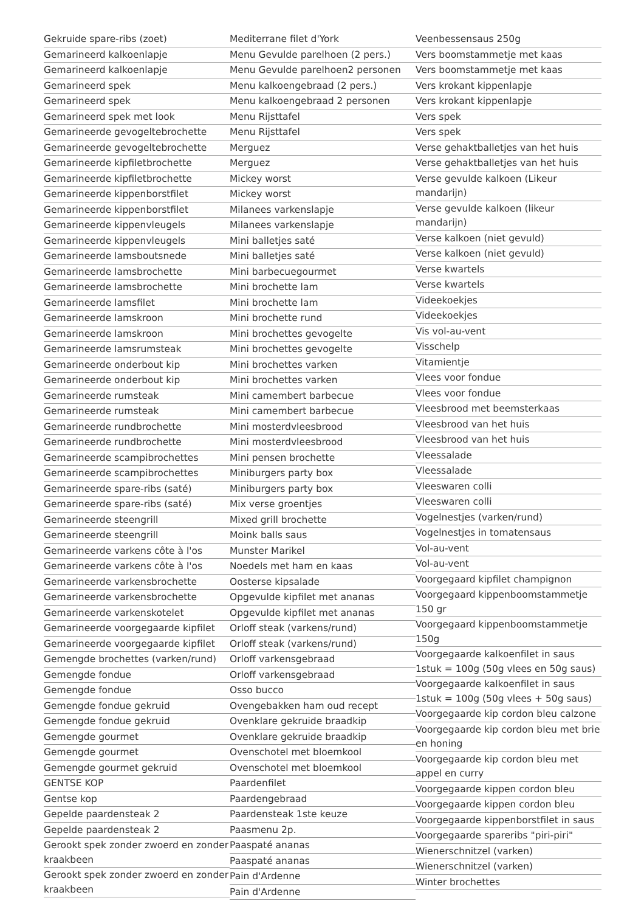Gekruide spare-ribs (zoet)
Gemarineerd kalkoenlapje
Gemarineerd kalkoenlapje
Gemarineerd spek
Gemarineerd spek
Gemarineerd spek met look
Gemarineerde gevogeltebrochette
Gemarineerde gevogeltebrochette
Gemarineerde kipfiletbrochette
Gemarineerde kipfiletbrochette
Gemarineerde kippenborstfilet
Gemarineerde kippenborstfilet
Gemarineerde kippenvleugels
Gemarineerde kippenvleugels
Gemarineerde lamsboutsnede
Gemarineerde lamsbrochette
Gemarineerde lamsbrochette
Gemarineerde lamsfilet
Gemarineerde lamskroon
Gemarineerde lamskroon
Gemarineerde lamsrumsteak
Gemarineerde onderbout kip
Gemarineerde onderbout kip
Gemarineerde rumsteak
Gemarineerde rumsteak
Gemarineerde rundbrochette
Gemarineerde rundbrochette
Gemarineerde scampibrochettes
Gemarineerde scampibrochettes
Gemarineerde spare-ribs (saté)
Gemarineerde spare-ribs (saté)
Gemarineerde steengrill
Gemarineerde steengrill
Gemarineerde varkens côte à l'os
Gemarineerde varkens côte à l'os
Gemarineerde varkensbrochette
Gemarineerde varkensbrochette
Gemarineerde varkenskotelet
Gemarineerde voorgegaarde kipfilet
Gemarineerde voorgegaarde kipfilet
Gemengde brochettes (varken/rund)
Gemengde fondue
Gemengde fondue
Gemengde fondue gekruid
Gemengde fondue gekruid
Gemengde gourmet
Gemengde gourmet
Gemengde gourmet gekruid
GENTSE KOP
Gentse kop
Gepelde paardensteak 2
Gepelde paardensteak 2
Gerookt spek zonder zwoerd en zonder kraakbeen
Gerookt spek zonder zwoerd en zonder kraakbeen
Mediterrane filet d'York
Menu Gevulde parelhoen (2 pers.)
Menu Gevulde parelhoen2 personen
Menu kalkoengebraad (2 pers.)
Menu kalkoengebraad 2 personen
Menu Rijsttafel
Menu Rijsttafel
Merguez
Merguez
Mickey worst
Mickey worst
Milanees varkenslapje
Milanees varkenslapje
Mini balletjes saté
Mini balletjes saté
Mini barbecuegourmet
Mini brochette lam
Mini brochette lam
Mini brochette rund
Mini brochettes gevogelte
Mini brochettes gevogelte
Mini brochettes varken
Mini brochettes varken
Mini camembert barbecue
Mini camembert barbecue
Mini mosterdvleesbrood
Mini mosterdvleesbrood
Mini pensen brochette
Miniburgers party box
Miniburgers party box
Mix verse groentjes
Mixed grill brochette
Moink balls saus
Munster Marikel
Noedels met ham en kaas
Oosterse kipsalade
Opgevulde kipfilet met ananas
Opgevulde kipfilet met ananas
Orloff steak (varkens/rund)
Orloff steak (varkens/rund)
Orloff varkensgebraad
Orloff varkensgebraad
Osso bucco
Ovengebakken ham oud recept
Ovenklare gekruide braadkip
Ovenklare gekruide braadkip
Ovenschotel met bloemkool
Ovenschotel met bloemkool
Paardenfilet
Paardengebraad
Paardensteak 1ste keuze
Paasmenu 2p.
Paaspaté ananas
Paaspaté ananas
Pain d'Ardenne
Pain d'Ardenne
Veenbessensaus 250g
Vers boomstammetje met kaas
Vers boomstammetje met kaas
Vers krokant kippenlapje
Vers krokant kippenlapje
Vers spek
Vers spek
Verse gehaktballetjes van het huis
Verse gehaktballetjes van het huis
Verse gevulde kalkoen (Likeur mandarijn)
Verse gevulde kalkoen (likeur mandarijn)
Verse kalkoen (niet gevuld)
Verse kalkoen (niet gevuld)
Verse kwartels
Verse kwartels
Videekoekjes
Videekoekjes
Vis vol-au-vent
Visschelp
Vitamientje
Vlees voor fondue
Vlees voor fondue
Vleesbrood met beemsterkaas
Vleesbrood van het huis
Vleesbrood van het huis
Vleessalade
Vleessalade
Vleeswaren colli
Vleeswaren colli
Vogelnestjes (varken/rund)
Vogelnestjes in tomatensaus
Vol-au-vent
Vol-au-vent
Voorgegaard kipfilet champignon
Voorgegaard kippenboomstammetje 150 gr
Voorgegaard kippenboomstammetje 150g
Voorgegaarde kalkoenfilet in saus 1stuk = 100g (50g vlees en 50g saus)
Voorgegaarde kalkoenfilet in saus 1stuk = 100g (50g vlees + 50g saus)
Voorgegaarde kip cordon bleu calzone
Voorgegaarde kip cordon bleu met brie en honing
Voorgegaarde kip cordon bleu met appel en curry
Voorgegaarde kippen cordon bleu
Voorgegaarde kippen cordon bleu
Voorgegaarde kippenborstfilet in saus
Voorgegaarde spareribs "piri-piri"
Wienerschnitzel (varken)
Wienerschnitzel (varken)
Winter brochettes